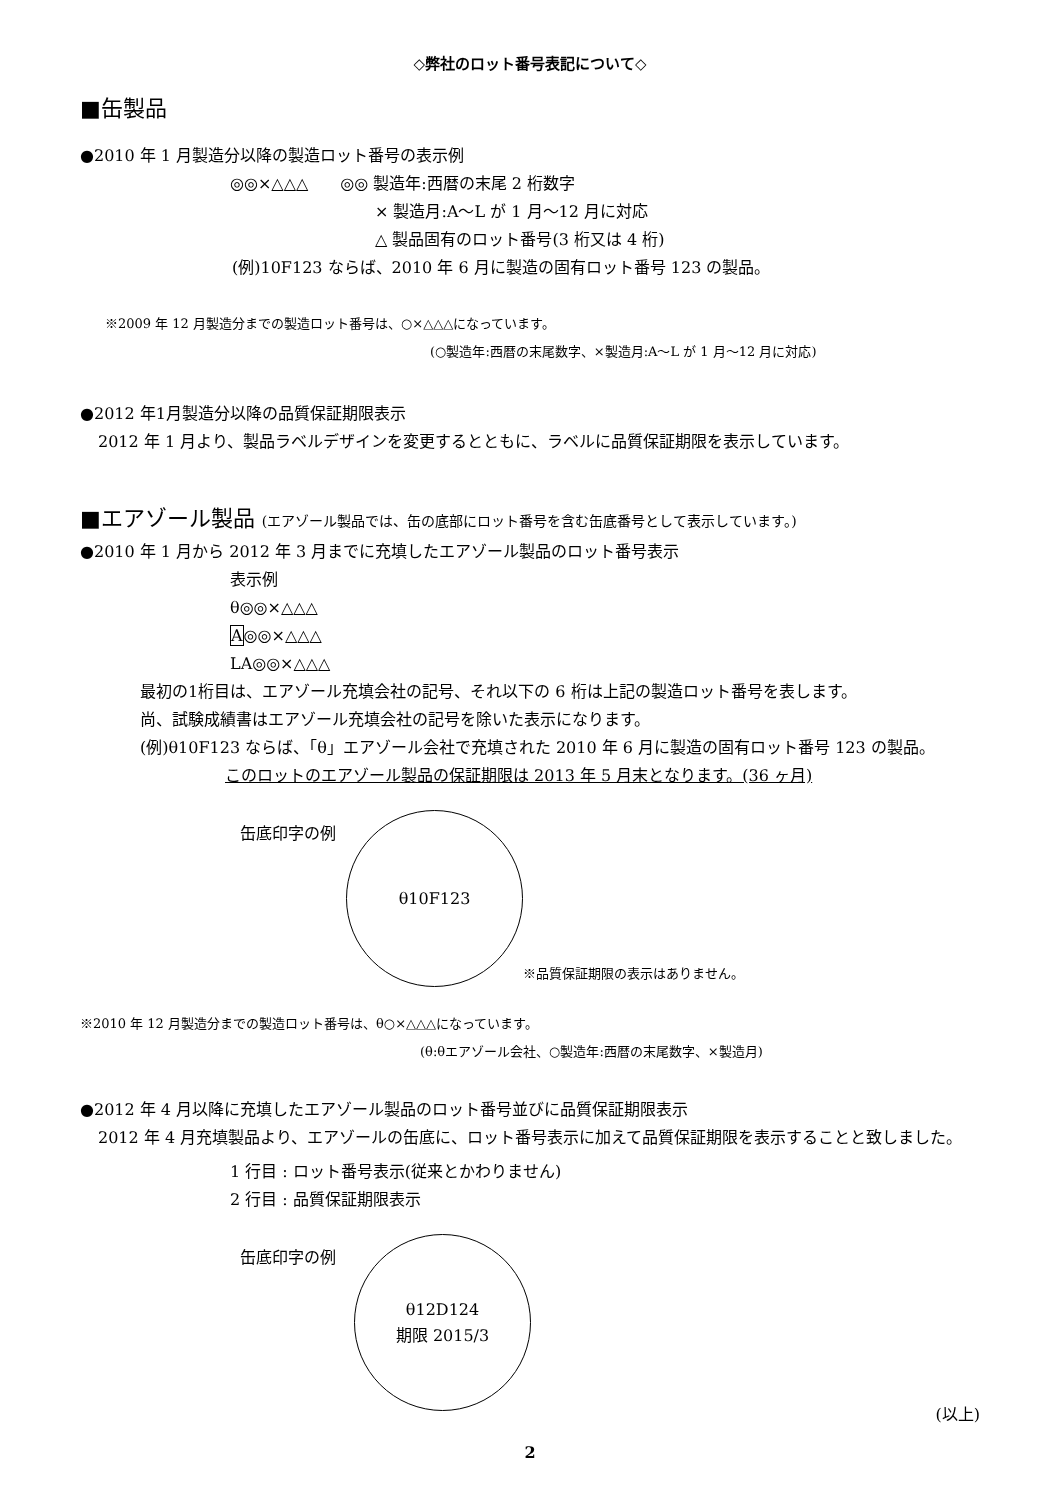◇弊社のロット番号表記について◇
■缶製品
●2010 年 1 月製造分以降の製造ロット番号の表示例
◎◎×△△△　　◎◎ 製造年:西暦の末尾 2 桁数字
× 製造月:A～L が 1 月～12 月に対応
△ 製品固有のロット番号(3 桁又は 4 桁)
(例)10F123 ならば、2010 年 6 月に製造の固有ロット番号 123 の製品。
※2009 年 12 月製造分までの製造ロット番号は、○×△△△になっています。
(○製造年:西暦の末尾数字、×製造月:A～L が 1 月～12 月に対応)
●2012 年1月製造分以降の品質保証期限表示
2012 年 1 月より、製品ラベルデザインを変更するとともに、ラベルに品質保証期限を表示しています。
■エアゾール製品 (エアゾール製品では、缶の底部にロット番号を含む缶底番号として表示しています。)
●2010 年 1 月から 2012 年 3 月までに充填したエアゾール製品のロット番号表示
表示例
θ◎◎×△△△
A◎◎×△△△
LA◎◎×△△△
最初の1桁目は、エアゾール充填会社の記号、それ以下の 6 桁は上記の製造ロット番号を表します。
尚、試験成績書はエアゾール充填会社の記号を除いた表示になります。
(例)θ10F123 ならば、「θ」エアゾール会社で充填された 2010 年 6 月に製造の固有ロット番号 123 の製品。
このロットのエアゾール製品の保証期限は 2013 年 5 月末となります。(36 ヶ月)
缶底印字の例
θ10F123
※品質保証期限の表示はありません。
※2010 年 12 月製造分までの製造ロット番号は、θ○×△△△になっています。
(θ:θエアゾール会社、○製造年:西暦の末尾数字、×製造月)
●2012 年 4 月以降に充填したエアゾール製品のロット番号並びに品質保証期限表示
2012 年 4 月充填製品より、エアゾールの缶底に、ロット番号表示に加えて品質保証期限を表示することと致しました。
1 行目 : ロット番号表示(従来とかわりません)
2 行目 : 品質保証期限表示
缶底印字の例
θ12D124
期限 2015/3
(以上)
2